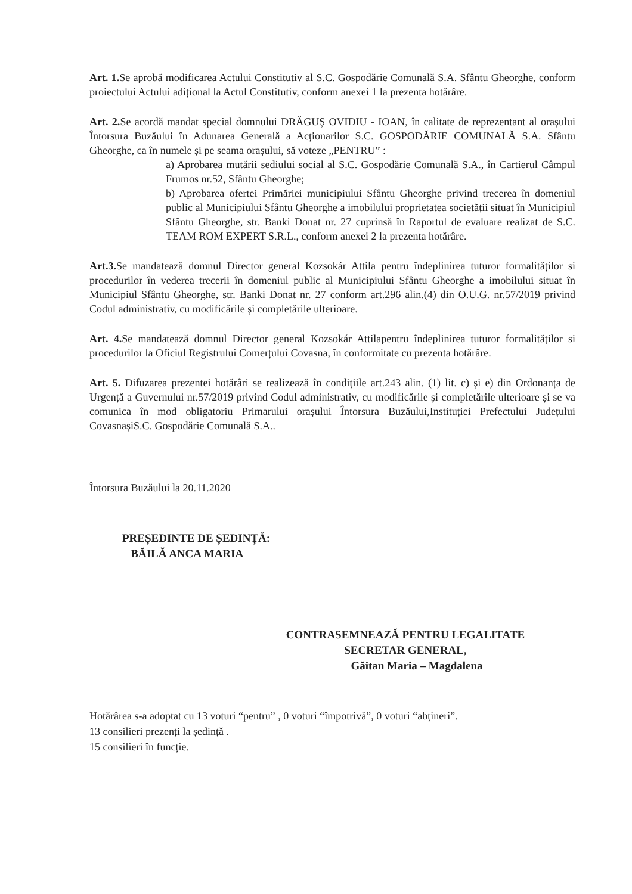Art. 1. Se aprobă modificarea Actului Constitutiv al S.C. Gospodărie Comunală S.A. Sfântu Gheorghe, conform proiectului Actului adițional la Actul Constitutiv, conform anexei 1 la prezenta hotărâre.
Art. 2. Se acordă mandat special domnului DRĂGUȘ OVIDIU - IOAN, în calitate de reprezentant al orașului Întorsura Buzăului în Adunarea Generală a Acționarilor S.C. GOSPODĂRIE COMUNALĂ S.A. Sfântu Gheorghe, ca în numele și pe seama orașului, să voteze „PENTRU” :
a) Aprobarea mutării sediului social al S.C. Gospodărie Comunală S.A., în Cartierul Câmpul Frumos nr.52, Sfântu Gheorghe;
b) Aprobarea ofertei Primăriei municipiului Sfântu Gheorghe privind trecerea în domeniul public al Municipiului Sfântu Gheorghe a imobilului proprietatea societății situat în Municipiul Sfântu Gheorghe, str. Banki Donat nr. 27 cuprinsă în Raportul de evaluare realizat de S.C. TEAM ROM EXPERT S.R.L., conform anexei 2 la prezenta hotărâre.
Art.3. Se mandatează domnul Director general Kozsokár Attila pentru îndeplinirea tuturor formalităților si procedurilor în vederea trecerii în domeniul public al Municipiului Sfântu Gheorghe a imobilului situat în Municipiul Sfântu Gheorghe, str. Banki Donat nr. 27 conform art.296 alin.(4) din O.U.G. nr.57/2019 privind Codul administrativ, cu modificările și completările ulterioare.
Art. 4. Se mandatează domnul Director general Kozsokár Attilapentru îndeplinirea tuturor formalităților si procedurilor la Oficiul Registrului Comerțului Covasna, în conformitate cu prezenta hotărâre.
Art. 5. Difuzarea prezentei hotărâri se realizează în condițiile art.243 alin. (1) lit. c) și e) din Ordonanța de Urgență a Guvernului nr.57/2019 privind Codul administrativ, cu modificările și completările ulterioare și se va comunica în mod obligatoriu Primarului orașului Întorsura Buzăului,Instituției Prefectului Județului CovasnașiS.C. Gospodărie Comunală S.A..
Întorsura Buzăului la 20.11.2020
PREȘEDINTE DE ȘEDINȚĂ:
BĂILĂ ANCA MARIA
CONTRASEMNEAZĂ PENTRU LEGALITATE
SECRETAR GENERAL,
Găitan Maria – Magdalena
Hotărârea s-a adoptat cu 13 voturi “pentru” , 0 voturi “împotrivă”, 0 voturi “abțineri”.
13 consilieri prezenți la ședință .
15 consilieri în funcție.